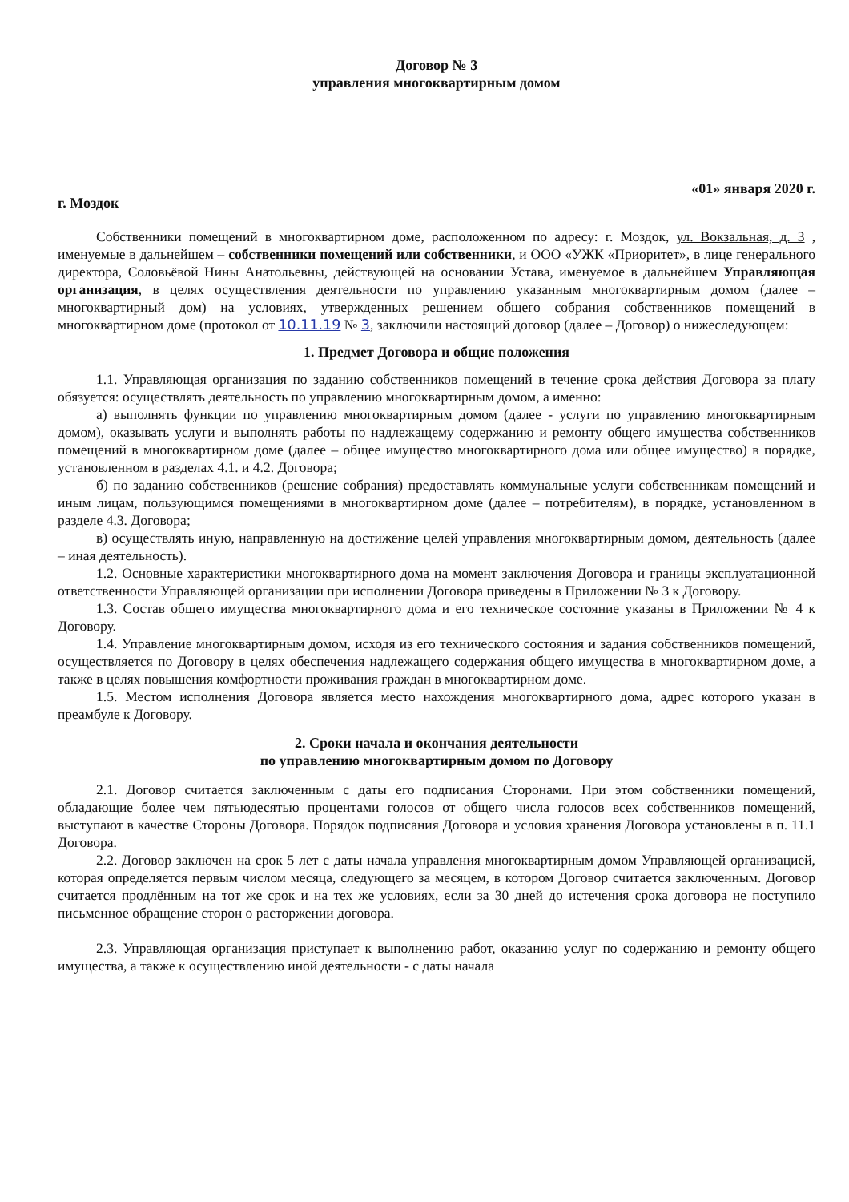Договор № 3
управления многоквартирным домом
г. Моздок «01» января 2020 г.
Собственники помещений в многоквартирном доме, расположенном по адресу: г. Моздок, ул. Вокзальная, д. 3 , именуемые в дальнейшем – собственники помещений или собственники, и ООО «УЖК «Приоритет», в лице генерального директора, Соловьёвой Нины Анатольевны, действующей на основании Устава, именуемое в дальнейшем Управляющая организация, в целях осуществления деятельности по управлению указанным многоквартирным домом (далее – многоквартирный дом) на условиях, утвержденных решением общего собрания собственников помещений в многоквартирном доме (протокол от 10.11.19 № 3, заключили настоящий договор (далее – Договор) о нижеследующем:
1. Предмет Договора и общие положения
1.1. Управляющая организация по заданию собственников помещений в течение срока действия Договора за плату обязуется: осуществлять деятельность по управлению многоквартирным домом, а именно:
а) выполнять функции по управлению многоквартирным домом (далее - услуги по управлению многоквартирным домом), оказывать услуги и выполнять работы по надлежащему содержанию и ремонту общего имущества собственников помещений в многоквартирном доме (далее – общее имущество многоквартирного дома или общее имущество) в порядке, установленном в разделах 4.1. и 4.2. Договора;
б) по заданию собственников (решение собрания) предоставлять коммунальные услуги собственникам помещений и иным лицам, пользующимся помещениями в многоквартирном доме (далее – потребителям), в порядке, установленном в разделе 4.3. Договора;
в) осуществлять иную, направленную на достижение целей управления многоквартирным домом, деятельность (далее – иная деятельность).
1.2. Основные характеристики многоквартирного дома на момент заключения Договора и границы эксплуатационной ответственности Управляющей организации при исполнении Договора приведены в Приложении № 3 к Договору.
1.3. Состав общего имущества многоквартирного дома и его техническое состояние указаны в Приложении № 4 к Договору.
1.4. Управление многоквартирным домом, исходя из его технического состояния и задания собственников помещений, осуществляется по Договору в целях обеспечения надлежащего содержания общего имущества в многоквартирном доме, а также в целях повышения комфортности проживания граждан в многоквартирном доме.
1.5. Местом исполнения Договора является место нахождения многоквартирного дома, адрес которого указан в преамбуле к Договору.
2. Сроки начала и окончания деятельности
по управлению многоквартирным домом по Договору
2.1. Договор считается заключенным с даты его подписания Сторонами. При этом собственники помещений, обладающие более чем пятьюдесятью процентами голосов от общего числа голосов всех собственников помещений, выступают в качестве Стороны Договора. Порядок подписания Договора и условия хранения Договора установлены в п. 11.1 Договора.
2.2. Договор заключен на срок 5 лет с даты начала управления многоквартирным домом Управляющей организацией, которая определяется первым числом месяца, следующего за месяцем, в котором Договор считается заключенным. Договор считается продлённым на тот же срок и на тех же условиях, если за 30 дней до истечения срока договора не поступило письменное обращение сторон о расторжении договора.
2.3. Управляющая организация приступает к выполнению работ, оказанию услуг по содержанию и ремонту общего имущества, а также к осуществлению иной деятельности - с даты начала